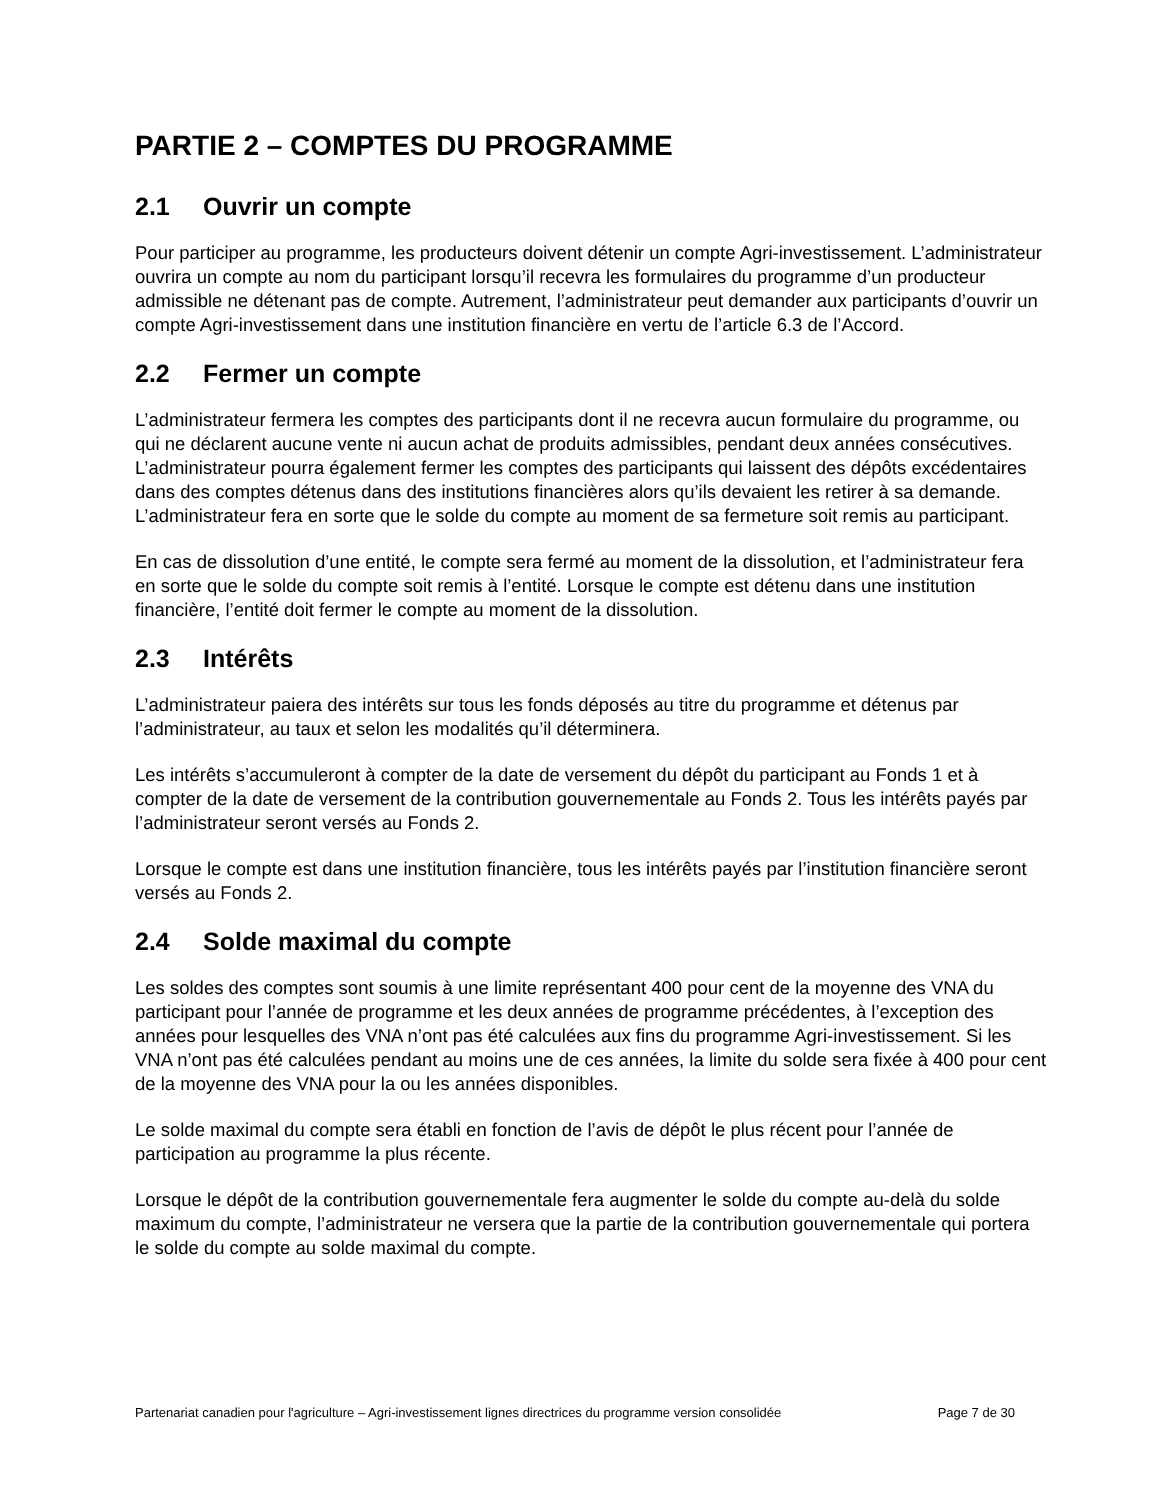PARTIE 2 – COMPTES DU PROGRAMME
2.1 Ouvrir un compte
Pour participer au programme, les producteurs doivent détenir un compte Agri-investissement. L’administrateur ouvrira un compte au nom du participant lorsqu’il recevra les formulaires du programme d’un producteur admissible ne détenant pas de compte. Autrement, l’administrateur peut demander aux participants d’ouvrir un compte Agri-investissement dans une institution financière en vertu de l’article 6.3 de l’Accord.
2.2 Fermer un compte
L’administrateur fermera les comptes des participants dont il ne recevra aucun formulaire du programme, ou qui ne déclarent aucune vente ni aucun achat de produits admissibles, pendant deux années consécutives. L’administrateur pourra également fermer les comptes des participants qui laissent des dépôts excédentaires dans des comptes détenus dans des institutions financières alors qu’ils devaient les retirer à sa demande. L’administrateur fera en sorte que le solde du compte au moment de sa fermeture soit remis au participant.
En cas de dissolution d’une entité, le compte sera fermé au moment de la dissolution, et l’administrateur fera en sorte que le solde du compte soit remis à l’entité. Lorsque le compte est détenu dans une institution financière, l’entité doit fermer le compte au moment de la dissolution.
2.3 Intérêts
L’administrateur paiera des intérêts sur tous les fonds déposés au titre du programme et détenus par l’administrateur, au taux et selon les modalités qu’il déterminera.
Les intérêts s’accumuleront à compter de la date de versement du dépôt du participant au Fonds 1 et à compter de la date de versement de la contribution gouvernementale au Fonds 2. Tous les intérêts payés par l’administrateur seront versés au Fonds 2.
Lorsque le compte est dans une institution financière, tous les intérêts payés par l’institution financière seront versés au Fonds 2.
2.4 Solde maximal du compte
Les soldes des comptes sont soumis à une limite représentant 400 pour cent de la moyenne des VNA du participant pour l’année de programme et les deux années de programme précédentes, à l’exception des années pour lesquelles des VNA n’ont pas été calculées aux fins du programme Agri-investissement. Si les VNA n’ont pas été calculées pendant au moins une de ces années, la limite du solde sera fixée à 400 pour cent de la moyenne des VNA pour la ou les années disponibles.
Le solde maximal du compte sera établi en fonction de l’avis de dépôt le plus récent pour l’année de participation au programme la plus récente.
Lorsque le dépôt de la contribution gouvernementale fera augmenter le solde du compte au-delà du solde maximum du compte, l’administrateur ne versera que la partie de la contribution gouvernementale qui portera le solde du compte au solde maximal du compte.
Partenariat canadien pour l'agriculture – Agri-investissement lignes directrices du programme version consolidée Page 7 de 30